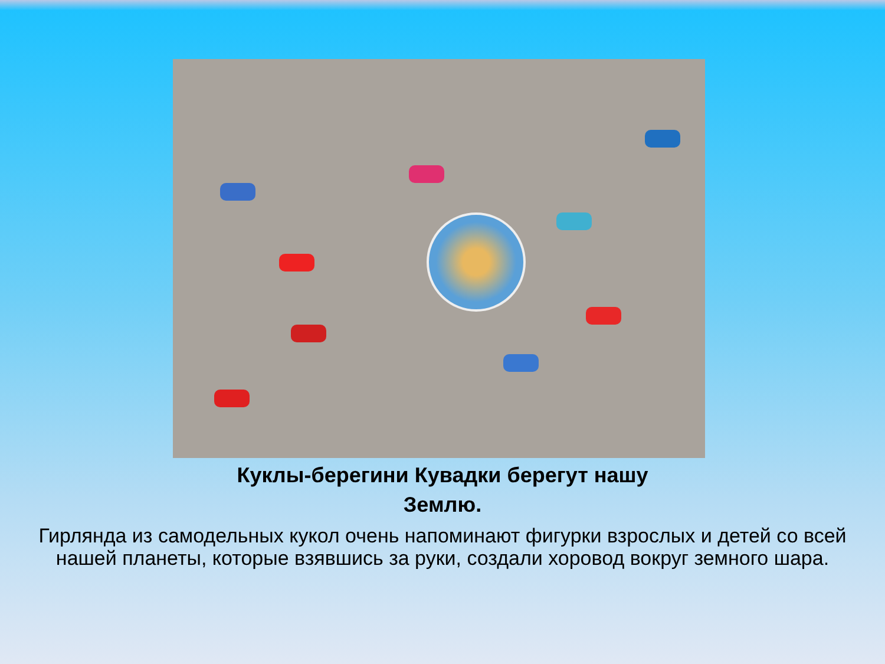Куклы-берегини Кувадки берегут нашу Землю.
Гирлянда из самодельных кукол очень напоминают фигурки взрослых и детей со всей нашей планеты, которые взявшись за руки, создали хоровод вокруг земного шара.